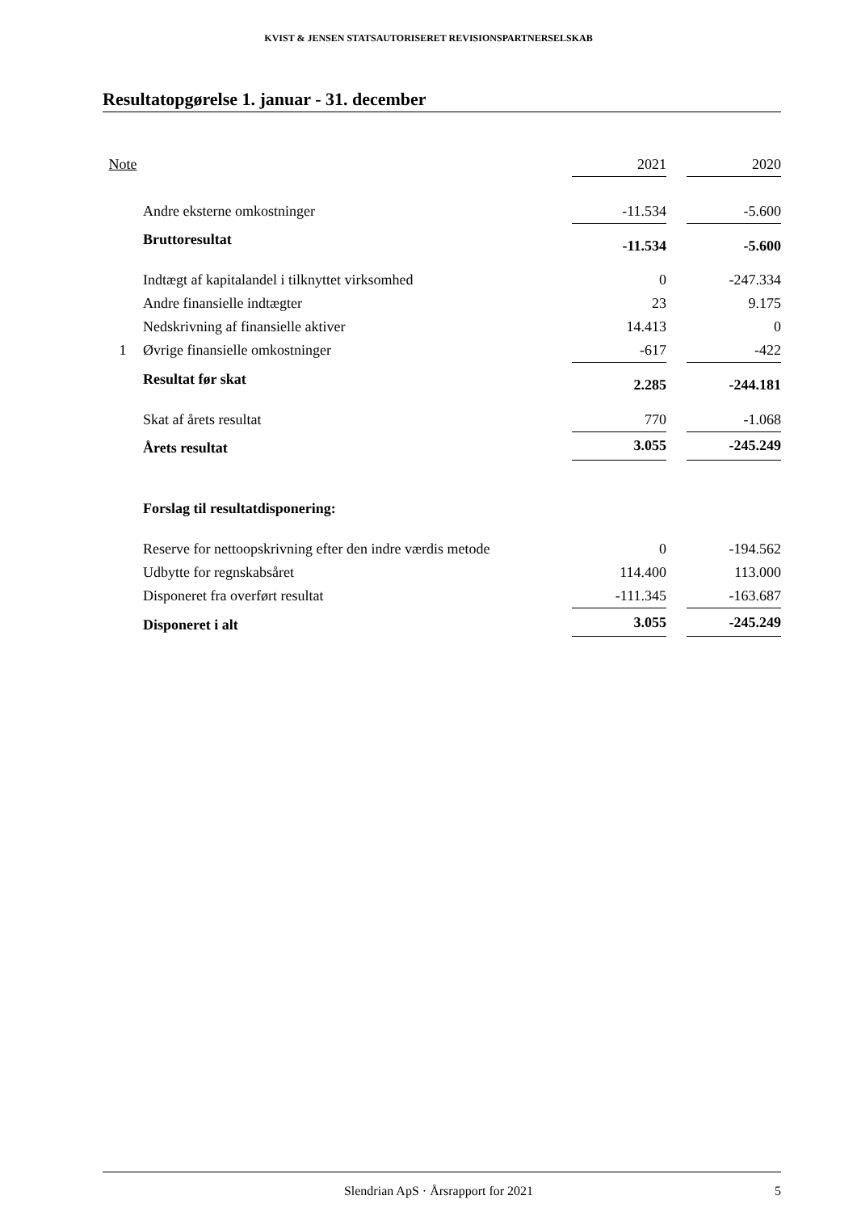KVIST & JENSEN STATSAUTORISERET REVISIONSPARTNERSELSKAB
Resultatopgørelse 1. januar - 31. december
| Note | | 2021 | | 2020 |
| --- | --- | --- | --- | --- |
| | Andre eksterne omkostninger | -11.534 | | -5.600 |
| | Bruttoresultat | -11.534 | | -5.600 |
| | Indtægt af kapitalandel i tilknyttet virksomhed | 0 | | -247.334 |
| | Andre finansielle indtægter | 23 | | 9.175 |
| | Nedskrivning af finansielle aktiver | 14.413 | | 0 |
| 1 | Øvrige finansielle omkostninger | -617 | | -422 |
| | Resultat før skat | 2.285 | | -244.181 |
| | Skat af årets resultat | 770 | | -1.068 |
| | Årets resultat | 3.055 | | -245.249 |
| | Forslag til resultatdisponering: | | | |
| | Reserve for nettoopskrivning efter den indre værdis metode | 0 | | -194.562 |
| | Udbytte for regnskabsåret | 114.400 | | 113.000 |
| | Disponeret fra overført resultat | -111.345 | | -163.687 |
| | Disponeret i alt | 3.055 | | -245.249 |
Slendrian ApS · Årsrapport for 2021 5